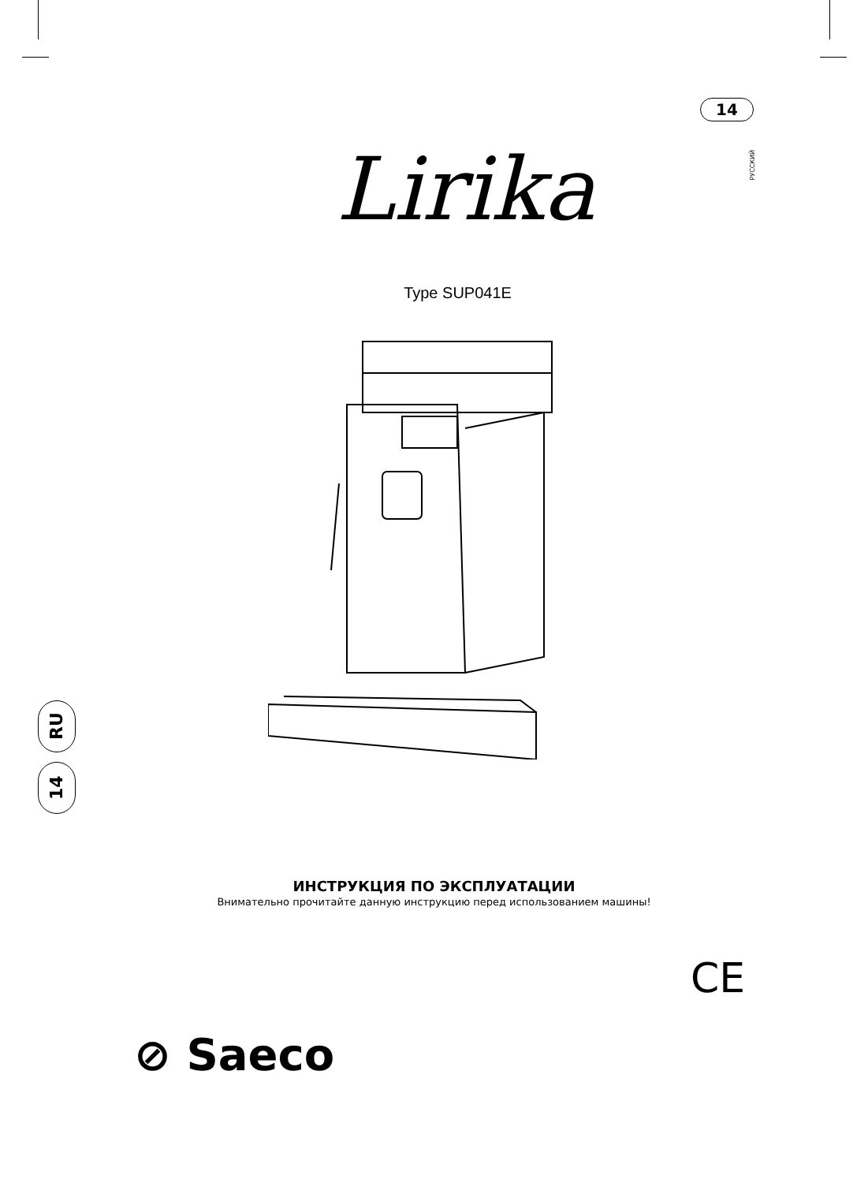14
РУССКИЙ
Lirika
Type SUP041E
RU
14
ИНСТРУКЦИЯ ПО ЭКСПЛУАТАЦИИ
Внимательно прочитайте данную инструкцию перед использованием машины!
CE
⊘ Saeco